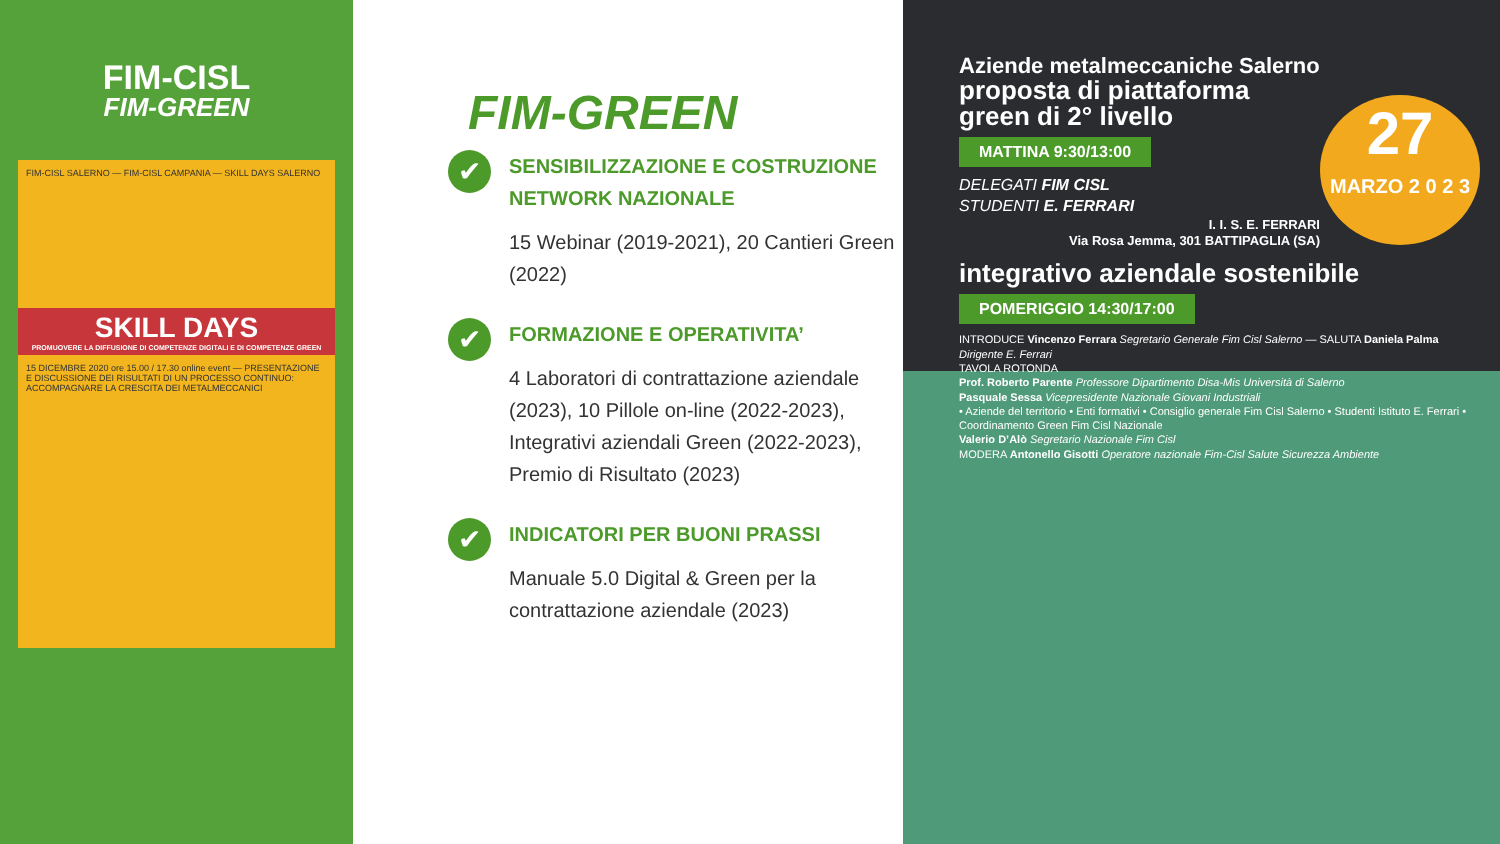FIM-CISL
FIM-GREEN
FIM-CISL SALERNO — FIM-CISL CAMPANIA — SKILL DAYS SALERNO
SKILL DAYS
PROMUOVERE LA DIFFUSIONE DI COMPETENZE DIGITALI E DI COMPETENZE GREEN
15 DICEMBRE 2020 ore 15.00 / 17.30 online event — PRESENTAZIONE E DISCUSSIONE DEI RISULTATI DI UN PROCESSO CONTINUO: ACCOMPAGNARE LA CRESCITA DEI METALMECCANICI
FIM-GREEN
✔
SENSIBILIZZAZIONE E COSTRUZIONE NETWORK NAZIONALE
15 Webinar (2019-2021), 20 Cantieri Green (2022)
✔
FORMAZIONE E OPERATIVITA’
4 Laboratori di contrattazione aziendale (2023), 10 Pillole on-line (2022-2023), Integrativi aziendali Green (2022-2023), Premio di Risultato (2023)
✔
INDICATORI PER BUONI PRASSI
Manuale 5.0 Digital & Green per la contrattazione aziendale (2023)
27
MARZO 2 0 2 3
Aziende metalmeccaniche Salerno
proposta di piattaforma green di 2° livello
MATTINA 9:30/13:00
DELEGATI FIM CISL
STUDENTI E. FERRARI
I. I. S. E. FERRARI
Via Rosa Jemma, 301 BATTIPAGLIA (SA)
integrativo aziendale sostenibile
POMERIGGIO 14:30/17:00
INTRODUCE Vincenzo Ferrara Segretario Generale Fim Cisl Salerno — SALUTA Daniela Palma Dirigente E. Ferrari
TAVOLA ROTONDA
Prof. Roberto Parente Professore Dipartimento Disa-Mis Università di Salerno
Pasquale Sessa Vicepresidente Nazionale Giovani Industriali
• Aziende del territorio • Enti formativi • Consiglio generale Fim Cisl Salerno • Studenti Istituto E. Ferrari • Coordinamento Green Fim Cisl Nazionale
Valerio D’Alò Segretario Nazionale Fim Cisl
MODERA Antonello Gisotti Operatore nazionale Fim-Cisl Salute Sicurezza Ambiente